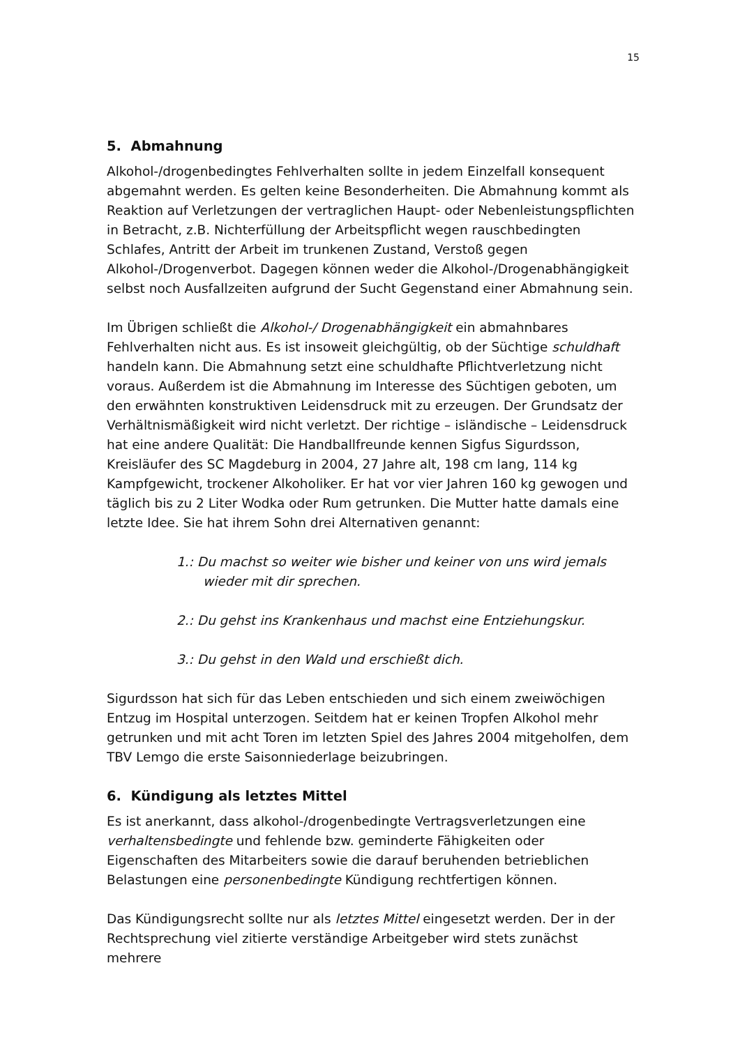15
5. Abmahnung
Alkohol-/drogenbedingtes Fehlverhalten sollte in jedem Einzelfall konsequent abgemahnt werden. Es gelten keine Besonderheiten. Die Abmahnung kommt als Reaktion auf Verletzungen der vertraglichen Haupt- oder Nebenleistungspflichten in Betracht, z.B. Nichterfüllung der Arbeitspflicht wegen rauschbedingten Schlafes, Antritt der Arbeit im trunkenen Zustand, Verstoß gegen Alkohol-/Drogenverbot. Dagegen können weder die Alkohol-/Drogenabhängigkeit selbst noch Ausfallzeiten aufgrund der Sucht Gegenstand einer Abmahnung sein.
Im Übrigen schließt die Alkohol-/ Drogenabhängigkeit ein abmahnbares Fehlverhalten nicht aus. Es ist insoweit gleichgültig, ob der Süchtige schuldhaft handeln kann. Die Abmahnung setzt eine schuldhafte Pflichtverletzung nicht voraus. Außerdem ist die Abmahnung im Interesse des Süchtigen geboten, um den erwähnten konstruktiven Leidensdruck mit zu erzeugen. Der Grundsatz der Verhältnismäßigkeit wird nicht verletzt. Der richtige – isländische – Leidensdruck hat eine andere Qualität: Die Handballfreunde kennen Sigfus Sigurdsson, Kreisläufer des SC Magdeburg in 2004, 27 Jahre alt, 198 cm lang, 114 kg Kampfgewicht, trockener Alkoholiker. Er hat vor vier Jahren 160 kg gewogen und täglich bis zu 2 Liter Wodka oder Rum getrunken. Die Mutter hatte damals eine letzte Idee. Sie hat ihrem Sohn drei Alternativen genannt:
1.: Du machst so weiter wie bisher und keiner von uns wird jemals
wieder mit dir sprechen.
2.: Du gehst ins Krankenhaus und machst eine Entziehungskur.
3.: Du gehst in den Wald und erschießt dich.
Sigurdsson hat sich für das Leben entschieden und sich einem zweiwöchigen Entzug im Hospital unterzogen. Seitdem hat er keinen Tropfen Alkohol mehr getrunken und mit acht Toren im letzten Spiel des Jahres 2004 mitgeholfen, dem TBV Lemgo die erste Saisonniederlage beizubringen.
6. Kündigung als letztes Mittel
Es ist anerkannt, dass alkohol-/drogenbedingte Vertragsverletzungen eine verhaltensbedingte und fehlende bzw. geminderte Fähigkeiten oder Eigenschaften des Mitarbeiters sowie die darauf beruhenden betrieblichen Belastungen eine personenbedingte Kündigung rechtfertigen können.
Das Kündigungsrecht sollte nur als letztes Mittel eingesetzt werden. Der in der Rechtsprechung viel zitierte verständige Arbeitgeber wird stets zunächst mehrere